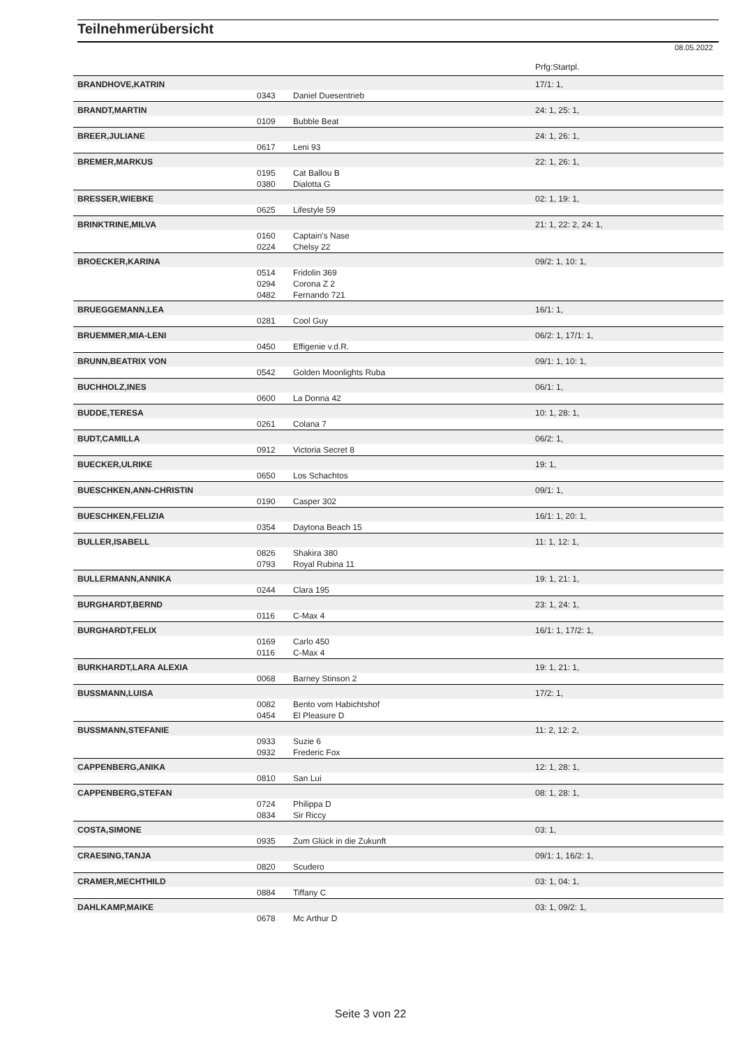Teilnehmerübersicht
08.05.2022
| | | | Prfg:Startpl. |
| BRANDHOVE,KATRIN | | | 17/1: 1, |
| | 0343 | Daniel Duesentrieb | |
| BRANDT,MARTIN | | | 24: 1, 25: 1, |
| | 0109 | Bubble Beat | |
| BREER,JULIANE | | | 24: 1, 26: 1, |
| | 0617 | Leni 93 | |
| BREMER,MARKUS | | | 22: 1, 26: 1, |
| | 0195 | Cat Ballou B | |
| | 0380 | Dialotta G | |
| BRESSER,WIEBKE | | | 02: 1, 19: 1, |
| | 0625 | Lifestyle 59 | |
| BRINKTRINE,MILVA | | | 21: 1, 22: 2, 24: 1, |
| | 0160 | Captain's Nase | |
| | 0224 | Chelsy 22 | |
| BROECKER,KARINA | | | 09/2: 1, 10: 1, |
| | 0514 | Fridolin 369 | |
| | 0294 | Corona Z 2 | |
| | 0482 | Fernando 721 | |
| BRUEGGEMANN,LEA | | | 16/1: 1, |
| | 0281 | Cool Guy | |
| BRUEMMER,MIA-LENI | | | 06/2: 1, 17/1: 1, |
| | 0450 | Effigenie v.d.R. | |
| BRUNN,BEATRIX VON | | | 09/1: 1, 10: 1, |
| | 0542 | Golden Moonlights Ruba | |
| BUCHHOLZ,INES | | | 06/1: 1, |
| | 0600 | La Donna 42 | |
| BUDDE,TERESA | | | 10: 1, 28: 1, |
| | 0261 | Colana 7 | |
| BUDT,CAMILLA | | | 06/2: 1, |
| | 0912 | Victoria Secret 8 | |
| BUECKER,ULRIKE | | | 19: 1, |
| | 0650 | Los Schachtos | |
| BUESCHKEN,ANN-CHRISTIN | | | 09/1: 1, |
| | 0190 | Casper 302 | |
| BUESCHKEN,FELIZIA | | | 16/1: 1, 20: 1, |
| | 0354 | Daytona Beach 15 | |
| BULLER,ISABELL | | | 11: 1, 12: 1, |
| | 0826 | Shakira 380 | |
| | 0793 | Royal Rubina 11 | |
| BULLERMANN,ANNIKA | | | 19: 1, 21: 1, |
| | 0244 | Clara 195 | |
| BURGHARDT,BERND | | | 23: 1, 24: 1, |
| | 0116 | C-Max 4 | |
| BURGHARDT,FELIX | | | 16/1: 1, 17/2: 1, |
| | 0169 | Carlo 450 | |
| | 0116 | C-Max 4 | |
| BURKHARDT,LARA ALEXIA | | | 19: 1, 21: 1, |
| | 0068 | Barney Stinson 2 | |
| BUSSMANN,LUISA | | | 17/2: 1, |
| | 0082 | Bento vom Habichtshof | |
| | 0454 | El Pleasure D | |
| BUSSMANN,STEFANIE | | | 11: 2, 12: 2, |
| | 0933 | Suzie 6 | |
| | 0932 | Frederic Fox | |
| CAPPENBERG,ANIKA | | | 12: 1, 28: 1, |
| | 0810 | San Lui | |
| CAPPENBERG,STEFAN | | | 08: 1, 28: 1, |
| | 0724 | Philippa D | |
| | 0834 | Sir Riccy | |
| COSTA,SIMONE | | | 03: 1, |
| | 0935 | Zum Glück in die Zukunft | |
| CRAESING,TANJA | | | 09/1: 1, 16/2: 1, |
| | 0820 | Scudero | |
| CRAMER,MECHTHILD | | | 03: 1, 04: 1, |
| | 0884 | Tiffany C | |
| DAHLKAMP,MAIKE | | | 03: 1, 09/2: 1, |
| | 0678 | Mc Arthur D | |
Seite 3 von 22